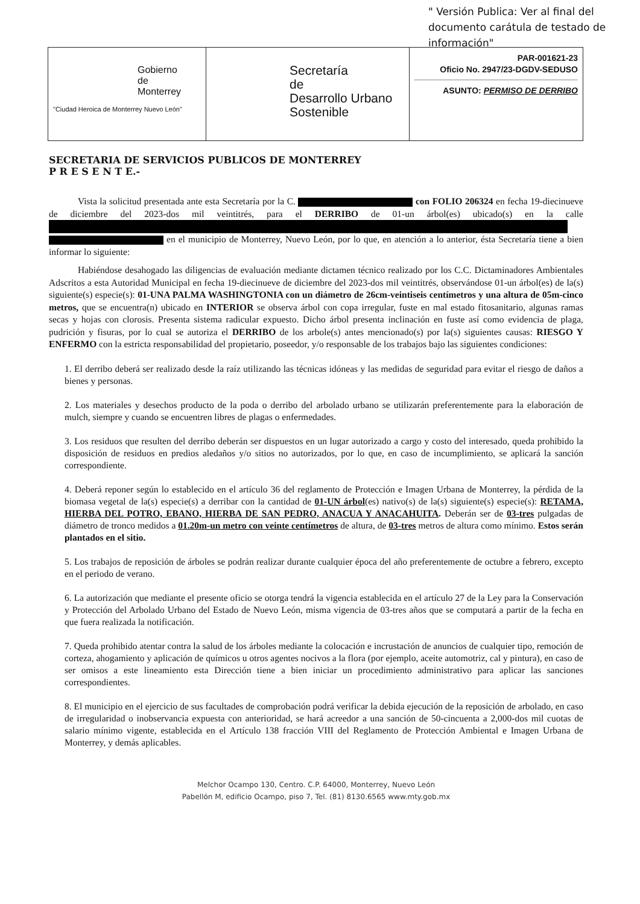" Versión Publica: Ver al final del documento carátula de testado de información"
| Gobierno de Monterrey "Ciudad Heroica de Monterrey Nuevo León" | Secretaría de Desarrollo Urbano Sostenible | PAR-001621-23 Oficio No. 2947/23-DGDV-SEDUSO ASUNTO: PERMISO DE DERRIBO |
SECRETARIA DE SERVICIOS PUBLICOS DE MONTERREY
P R E S E N T E.-
Vista la solicitud presentada ante esta Secretaría por la C. con FOLIO 206324 en fecha 19-diecinueve de diciembre del 2023-dos mil veintitrés, para el DERRIBO de 01-un árbol(es) ubicado(s) en la calle en el municipio de Monterrey, Nuevo León, por lo que, en atención a lo anterior, ésta Secretaría tiene a bien informar lo siguiente:
Habiéndose desahogado las diligencias de evaluación mediante dictamen técnico realizado por los C.C. Dictaminadores Ambientales Adscritos a esta Autoridad Municipal en fecha 19-diecinueve de diciembre del 2023-dos mil veintitrés, observándose 01-un árbol(es) de la(s) siguiente(s) especie(s): 01-UNA PALMA WASHINGTONIA con un diámetro de 26cm-veintiseis centímetros y una altura de 05m-cinco metros, que se encuentra(n) ubicado en INTERIOR se observa árbol con copa irregular, fuste en mal estado fitosanitario, algunas ramas secas y hojas con clorosis. Presenta sistema radicular expuesto. Dicho árbol presenta inclinación en fuste así como evidencia de plaga, pudrición y fisuras, por lo cual se autoriza el DERRIBO de los arbole(s) antes mencionado(s) por la(s) siguientes causas: RIESGO Y ENFERMO con la estricta responsabilidad del propietario, poseedor, y/o responsable de los trabajos bajo las siguientes condiciones:
1. El derribo deberá ser realizado desde la raíz utilizando las técnicas idóneas y las medidas de seguridad para evitar el riesgo de daños a bienes y personas.
2. Los materiales y desechos producto de la poda o derribo del arbolado urbano se utilizarán preferentemente para la elaboración de mulch, siempre y cuando se encuentren libres de plagas o enfermedades.
3. Los residuos que resulten del derribo deberán ser dispuestos en un lugar autorizado a cargo y costo del interesado, queda prohibido la disposición de residuos en predios aledaños y/o sitios no autorizados, por lo que, en caso de incumplimiento, se aplicará la sanción correspondiente.
4. Deberá reponer según lo establecido en el artículo 36 del reglamento de Protección e Imagen Urbana de Monterrey, la pérdida de la biomasa vegetal de la(s) especie(s) a derribar con la cantidad de 01-UN árbol(es) nativo(s) de la(s) siguiente(s) especie(s): RETAMA, HIERBA DEL POTRO, EBANO, HIERBA DE SAN PEDRO, ANACUA Y ANACAHUITA. Deberán ser de 03-tres pulgadas de diámetro de tronco medidos a 01.20m-un metro con veinte centímetros de altura, de 03-tres metros de altura como mínimo. Estos serán plantados en el sitio.
5. Los trabajos de reposición de árboles se podrán realizar durante cualquier época del año preferentemente de octubre a febrero, excepto en el periodo de verano.
6. La autorización que mediante el presente oficio se otorga tendrá la vigencia establecida en el artículo 27 de la Ley para la Conservación y Protección del Arbolado Urbano del Estado de Nuevo León, misma vigencia de 03-tres años que se computará a partir de la fecha en que fuera realizada la notificación.
7. Queda prohibido atentar contra la salud de los árboles mediante la colocación e incrustación de anuncios de cualquier tipo, remoción de corteza, ahogamiento y aplicación de químicos u otros agentes nocivos a la flora (por ejemplo, aceite automotriz, cal y pintura), en caso de ser omisos a este lineamiento esta Dirección tiene a bien iniciar un procedimiento administrativo para aplicar las sanciones correspondientes.
8. El municipio en el ejercicio de sus facultades de comprobación podrá verificar la debida ejecución de la reposición de arbolado, en caso de irregularidad o inobservancia expuesta con anterioridad, se hará acreedor a una sanción de 50-cincuenta a 2,000-dos mil cuotas de salario mínimo vigente, establecida en el Artículo 138 fracción VIII del Reglamento de Protección Ambiental e Imagen Urbana de Monterrey, y demás aplicables.
Melchor Ocampo 130, Centro. C.P. 64000, Monterrey, Nuevo León
Pabellón M, edificio Ocampo, piso 7, Tel. (81) 8130.6565 www.mty.gob.mx